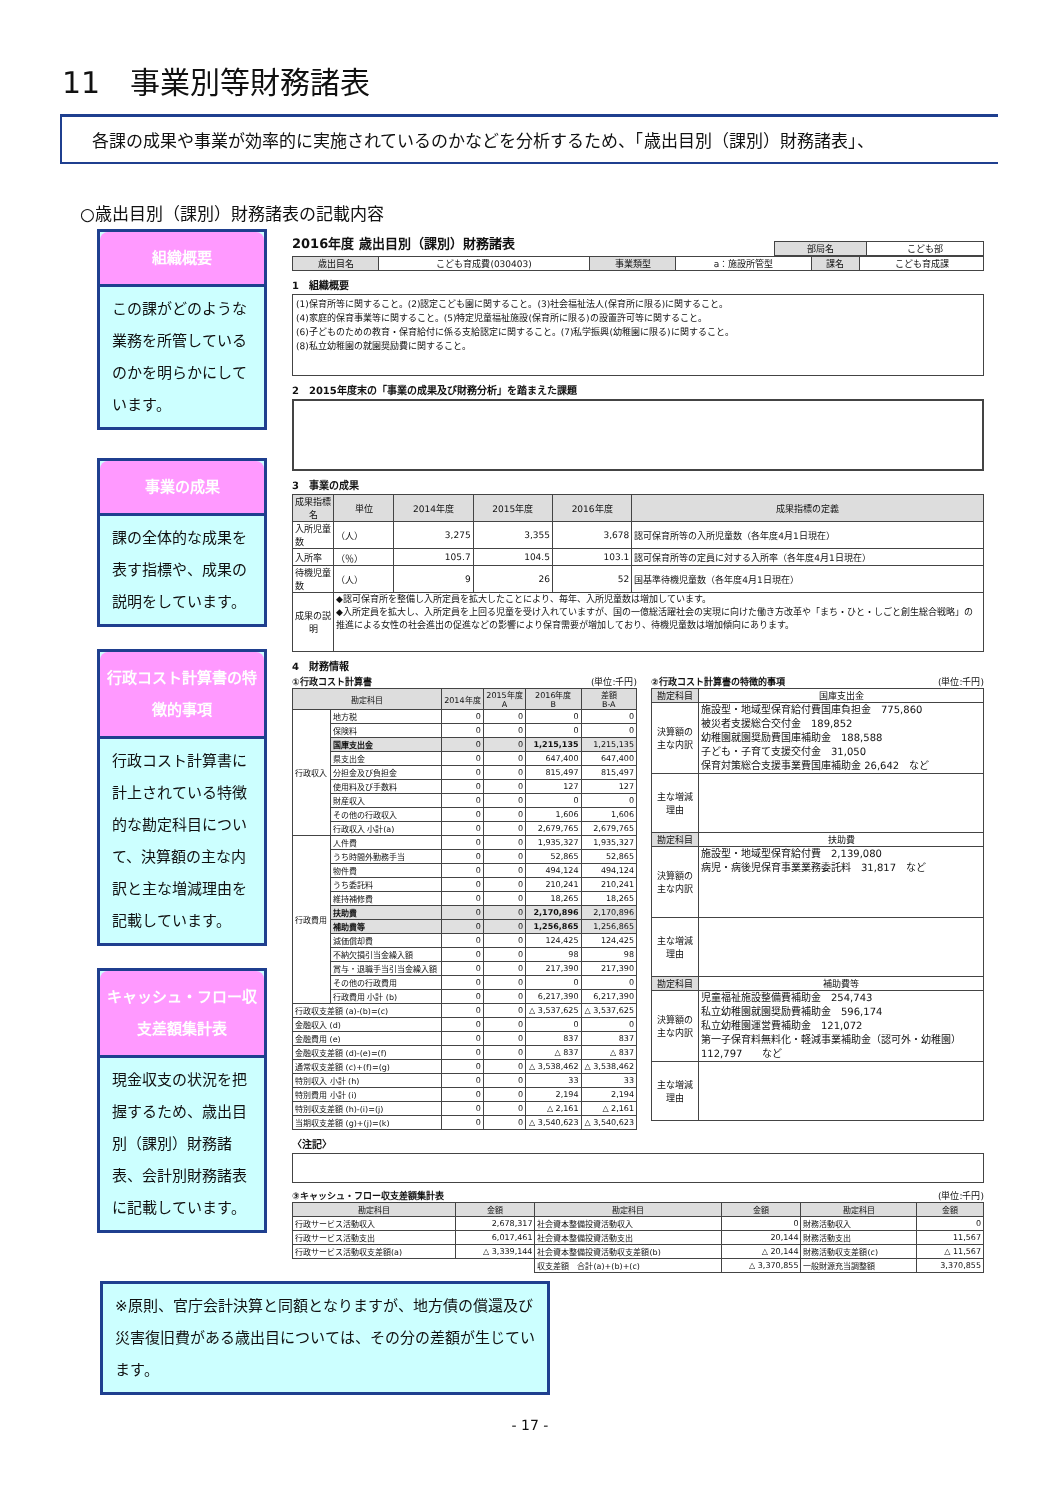11　事業別等財務諸表
各課の成果や事業が効率的に実施されているのかなどを分析するため、「歳出目別（課別）財務諸表」、
○歳出目別（課別）財務諸表の記載内容
組織概要
この課がどのような業務を所管しているのかを明らかにしています。
事業の成果
課の全体的な成果を表す指標や、成果の説明をしています。
行政コスト計算書の特徴的事項
行政コスト計算書に計上されている特徴的な勘定科目について、決算額の主な内訳と主な増減理由を記載しています。
キャッシュ・フロー収支差額集計表
現金収支の状況を把握するため、歳出目別（課別）財務諸表、会計別財務諸表に記載しています。
2016年度 歳出目別（課別）財務諸表
| 部局名 | こども部 |
| 歳出目名 | こども育成費(030403) | 事業類型 | a：施設所管型 | 課名 | こども育成課 |
1　組織概要
(1)保育所等に関すること。(2)認定こども園に関すること。(3)社会福祉法人(保育所に限る)に関すること。
(4)家庭的保育事業等に関すること。(5)特定児童福祉施設(保育所に限る)の設置許可等に関すること。
(6)子どものための教育・保育給付に係る支給認定に関すること。(7)私学振興(幼稚園に限る)に関すること。
(8)私立幼稚園の就園奨励費に関すること。
2　2015年度末の「事業の成果及び財務分析」を踏まえた課題
3　事業の成果
| 成果指標名 | 単位 | 2014年度 | 2015年度 | 2016年度 | 成果指標の定義 |
| --- | --- | --- | --- | --- | --- |
| 入所児童数 | （人） | 3,275 | 3,355 | 3,678 | 認可保育所等の入所児童数（各年度4月1日現在） |
| 入所率 | （％） | 105.7 | 104.5 | 103.1 | 認可保育所等の定員に対する入所率（各年度4月1日現在） |
| 待機児童数 | （人） | 9 | 26 | 52 | 国基準待機児童数（各年度4月1日現在） |
| 成果の説明 | ◆認可保育所を整備し入所定員を拡大したことにより、毎年、入所児童数は増加しています。 ◆入所定員を拡大し、入所定員を上回る児童を受け入れていますが、国の一億総活躍社会の実現に向けた働き方改革や「まち・ひと・しごと創生総合戦略」の推進による女性の社会進出の促進などの影響により保育需要が増加しており、待機児童数は増加傾向にあります。 | | | | |
4　財務情報
①行政コスト計算書 (単位:千円)
| 勘定科目 | | 2014年度 | 2015年度 A | 2016年度 B | 差額 B-A |
| --- | --- | --- | --- | --- | --- |
| 行政収入 | 地方税 | 0 | 0 | 0 | 0 |
| | 保険料 | 0 | 0 | 0 | 0 |
| | 国庫支出金 | 0 | 0 | 1,215,135 | 1,215,135 |
| | 県支出金 | 0 | 0 | 647,400 | 647,400 |
| | 分担金及び負担金 | 0 | 0 | 815,497 | 815,497 |
| | 使用料及び手数料 | 0 | 0 | 127 | 127 |
| | 財産収入 | 0 | 0 | 0 | 0 |
| | その他の行政収入 | 0 | 0 | 1,606 | 1,606 |
| | 行政収入 小計(a) | 0 | 0 | 2,679,765 | 2,679,765 |
| 行政費用 | 人件費 | 0 | 0 | 1,935,327 | 1,935,327 |
| | うち時間外勤務手当 | 0 | 0 | 52,865 | 52,865 |
| | 物件費 | 0 | 0 | 494,124 | 494,124 |
| | うち委託料 | 0 | 0 | 210,241 | 210,241 |
| | 維持補修費 | 0 | 0 | 18,265 | 18,265 |
| | 扶助費 | 0 | 0 | 2,170,896 | 2,170,896 |
| | 補助費等 | 0 | 0 | 1,256,865 | 1,256,865 |
| | 減価償却費 | 0 | 0 | 124,425 | 124,425 |
| | 不納欠損引当金繰入額 | 0 | 0 | 98 | 98 |
| | 賞与・退職手当引当金繰入額 | 0 | 0 | 217,390 | 217,390 |
| | その他の行政費用 | 0 | 0 | 0 | 0 |
| | 行政費用 小計 (b) | 0 | 0 | 6,217,390 | 6,217,390 |
| 行政収支差額 (a)-(b)=(c) | | 0 | 0 | △ 3,537,625 | △ 3,537,625 |
| 金融収入 (d) | | 0 | 0 | 0 | 0 |
| 金融費用 (e) | | 0 | 0 | 837 | 837 |
| 金融収支差額 (d)-(e)=(f) | | 0 | 0 | △ 837 | △ 837 |
| 通常収支差額 (c)+(f)=(g) | | 0 | 0 | △ 3,538,462 | △ 3,538,462 |
| 特別収入 小計 (h) | | 0 | 0 | 33 | 33 |
| 特別費用 小計 (i) | | 0 | 0 | 2,194 | 2,194 |
| 特別収支差額 (h)-(i)=(j) | | 0 | 0 | △ 2,161 | △ 2,161 |
| 当期収支差額 (g)+(j)=(k) | | 0 | 0 | △ 3,540,623 | △ 3,540,623 |
②行政コスト計算書の特徴的事項 (単位:千円)
| 勘定科目 | 国庫支出金 |
| 決算額の主な内訳 | 施設型・地域型保育給付費国庫負担金 775,860 被災者支援総合交付金 189,852 幼稚園就園奨励費国庫補助金 188,588 子ども・子育て支援交付金 31,050 保育対策総合支援事業費国庫補助金 26,642 など |
| 主な増減理由 | |
| 勘定科目 | 扶助費 |
| 決算額の主な内訳 | 施設型・地域型保育給付費 2,139,080 病児・病後児保育事業業務委託料 31,817 など |
| 主な増減理由 | |
| 勘定科目 | 補助費等 |
| 決算額の主な内訳 | 児童福祉施設整備費補助金 254,743 私立幼稚園就園奨励費補助金 596,174 私立幼稚園運営費補助金 121,072 第一子保育料無料化・軽減事業補助金（認可外・幼稚園） 112,797 など |
| 主な増減理由 | |
〈注記〉
③キャッシュ・フロー収支差額集計表 (単位:千円)
| 勘定科目 | 金額 | 勘定科目 | 金額 | 勘定科目 | 金額 |
| --- | --- | --- | --- | --- | --- |
| 行政サービス活動収入 | 2,678,317 | 社会資本整備投資活動収入 | 0 | 財務活動収入 | 0 |
| 行政サービス活動支出 | 6,017,461 | 社会資本整備投資活動支出 | 20,144 | 財務活動支出 | 11,567 |
| 行政サービス活動収支差額(a) | △ 3,339,144 | 社会資本整備投資活動収支差額(b) | △ 20,144 | 財務活動収支差額(c) | △ 11,567 |
| | | 収支差額 合計(a)+(b)+(c) | △ 3,370,855 | 一般財源充当調整額 | 3,370,855 |
※原則、官庁会計決算と同額となりますが、地方債の償還及び災害復旧費がある歳出目については、その分の差額が生じています。
- 17 -